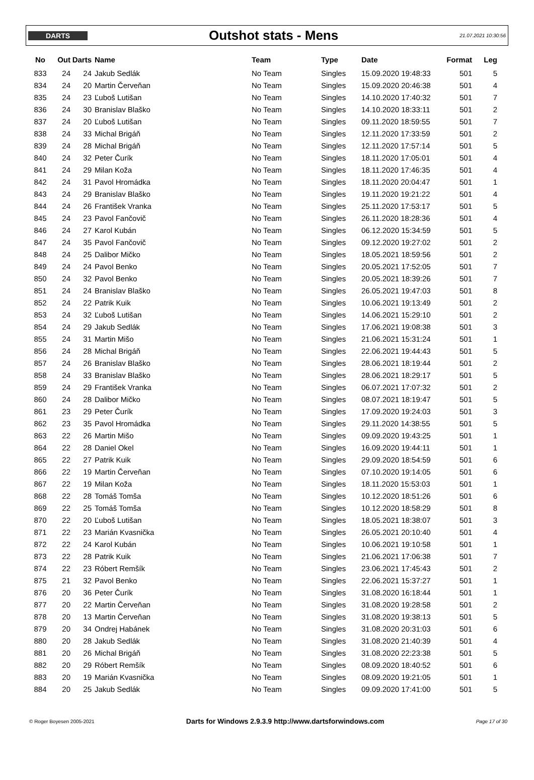DARTS
Outshot stats - Mens
21.07.2021 10:30:56
| No | Out | Darts | Name | Team | Type | Date | Format | Leg |
| --- | --- | --- | --- | --- | --- | --- | --- | --- |
| 833 | 24 | 24 | Jakub Sedlák | No Team | Singles | 15.09.2020 19:48:33 | 501 | 5 |
| 834 | 24 | 20 | Martin Červeňan | No Team | Singles | 15.09.2020 20:46:38 | 501 | 4 |
| 835 | 24 | 23 | Ľuboš Lutišan | No Team | Singles | 14.10.2020 17:40:32 | 501 | 7 |
| 836 | 24 | 30 | Branislav Blaško | No Team | Singles | 14.10.2020 18:33:11 | 501 | 2 |
| 837 | 24 | 20 | Ľuboš Lutišan | No Team | Singles | 09.11.2020 18:59:55 | 501 | 7 |
| 838 | 24 | 33 | Michal Brigáň | No Team | Singles | 12.11.2020 17:33:59 | 501 | 2 |
| 839 | 24 | 28 | Michal Brigáň | No Team | Singles | 12.11.2020 17:57:14 | 501 | 5 |
| 840 | 24 | 32 | Peter Čurík | No Team | Singles | 18.11.2020 17:05:01 | 501 | 4 |
| 841 | 24 | 29 | Milan Koža | No Team | Singles | 18.11.2020 17:46:35 | 501 | 4 |
| 842 | 24 | 31 | Pavol Hromádka | No Team | Singles | 18.11.2020 20:04:47 | 501 | 1 |
| 843 | 24 | 29 | Branislav Blaško | No Team | Singles | 19.11.2020 19:21:22 | 501 | 4 |
| 844 | 24 | 26 | František Vranka | No Team | Singles | 25.11.2020 17:53:17 | 501 | 5 |
| 845 | 24 | 23 | Pavol Fančovič | No Team | Singles | 26.11.2020 18:28:36 | 501 | 4 |
| 846 | 24 | 27 | Karol Kubán | No Team | Singles | 06.12.2020 15:34:59 | 501 | 5 |
| 847 | 24 | 35 | Pavol Fančovič | No Team | Singles | 09.12.2020 19:27:02 | 501 | 2 |
| 848 | 24 | 25 | Dalibor Mičko | No Team | Singles | 18.05.2021 18:59:56 | 501 | 2 |
| 849 | 24 | 24 | Pavol Benko | No Team | Singles | 20.05.2021 17:52:05 | 501 | 7 |
| 850 | 24 | 32 | Pavol Benko | No Team | Singles | 20.05.2021 18:39:26 | 501 | 7 |
| 851 | 24 | 24 | Branislav Blaško | No Team | Singles | 26.05.2021 19:47:03 | 501 | 8 |
| 852 | 24 | 22 | Patrik Kuik | No Team | Singles | 10.06.2021 19:13:49 | 501 | 2 |
| 853 | 24 | 32 | Ľuboš Lutišan | No Team | Singles | 14.06.2021 15:29:10 | 501 | 2 |
| 854 | 24 | 29 | Jakub Sedlák | No Team | Singles | 17.06.2021 19:08:38 | 501 | 3 |
| 855 | 24 | 31 | Martin Mišo | No Team | Singles | 21.06.2021 15:31:24 | 501 | 1 |
| 856 | 24 | 28 | Michal Brigáň | No Team | Singles | 22.06.2021 19:44:43 | 501 | 5 |
| 857 | 24 | 26 | Branislav Blaško | No Team | Singles | 28.06.2021 18:19:44 | 501 | 2 |
| 858 | 24 | 33 | Branislav Blaško | No Team | Singles | 28.06.2021 18:29:17 | 501 | 5 |
| 859 | 24 | 29 | František Vranka | No Team | Singles | 06.07.2021 17:07:32 | 501 | 2 |
| 860 | 24 | 28 | Dalibor Mičko | No Team | Singles | 08.07.2021 18:19:47 | 501 | 5 |
| 861 | 23 | 29 | Peter Čurík | No Team | Singles | 17.09.2020 19:24:03 | 501 | 3 |
| 862 | 23 | 35 | Pavol Hromádka | No Team | Singles | 29.11.2020 14:38:55 | 501 | 5 |
| 863 | 22 | 26 | Martin Mišo | No Team | Singles | 09.09.2020 19:43:25 | 501 | 1 |
| 864 | 22 | 28 | Daniel Okel | No Team | Singles | 16.09.2020 19:44:11 | 501 | 1 |
| 865 | 22 | 27 | Patrik Kuik | No Team | Singles | 29.09.2020 18:54:59 | 501 | 6 |
| 866 | 22 | 19 | Martin Červeňan | No Team | Singles | 07.10.2020 19:14:05 | 501 | 6 |
| 867 | 22 | 19 | Milan Koža | No Team | Singles | 18.11.2020 15:53:03 | 501 | 1 |
| 868 | 22 | 28 | Tomáš Tomša | No Team | Singles | 10.12.2020 18:51:26 | 501 | 6 |
| 869 | 22 | 25 | Tomáš Tomša | No Team | Singles | 10.12.2020 18:58:29 | 501 | 8 |
| 870 | 22 | 20 | Ľuboš Lutišan | No Team | Singles | 18.05.2021 18:38:07 | 501 | 3 |
| 871 | 22 | 23 | Marián Kvasnička | No Team | Singles | 26.05.2021 20:10:40 | 501 | 4 |
| 872 | 22 | 24 | Karol Kubán | No Team | Singles | 10.06.2021 19:10:58 | 501 | 1 |
| 873 | 22 | 28 | Patrik Kuik | No Team | Singles | 21.06.2021 17:06:38 | 501 | 7 |
| 874 | 22 | 23 | Róbert Remšík | No Team | Singles | 23.06.2021 17:45:43 | 501 | 2 |
| 875 | 21 | 32 | Pavol Benko | No Team | Singles | 22.06.2021 15:37:27 | 501 | 1 |
| 876 | 20 | 36 | Peter Čurík | No Team | Singles | 31.08.2020 16:18:44 | 501 | 1 |
| 877 | 20 | 22 | Martin Červeňan | No Team | Singles | 31.08.2020 19:28:58 | 501 | 2 |
| 878 | 20 | 13 | Martin Červeňan | No Team | Singles | 31.08.2020 19:38:13 | 501 | 5 |
| 879 | 20 | 34 | Ondrej Habánek | No Team | Singles | 31.08.2020 20:31:03 | 501 | 6 |
| 880 | 20 | 28 | Jakub Sedlák | No Team | Singles | 31.08.2020 21:40:39 | 501 | 4 |
| 881 | 20 | 26 | Michal Brigáň | No Team | Singles | 31.08.2020 22:23:38 | 501 | 5 |
| 882 | 20 | 29 | Róbert Remšík | No Team | Singles | 08.09.2020 18:40:52 | 501 | 6 |
| 883 | 20 | 19 | Marián Kvasnička | No Team | Singles | 08.09.2020 19:21:05 | 501 | 1 |
| 884 | 20 | 25 | Jakub Sedlák | No Team | Singles | 09.09.2020 17:41:00 | 501 | 5 |
© Roger Boyesen 2005-2021 Darts for Windows 2.9.3.9 http://www.dartsforwindows.com Page 17 of 30